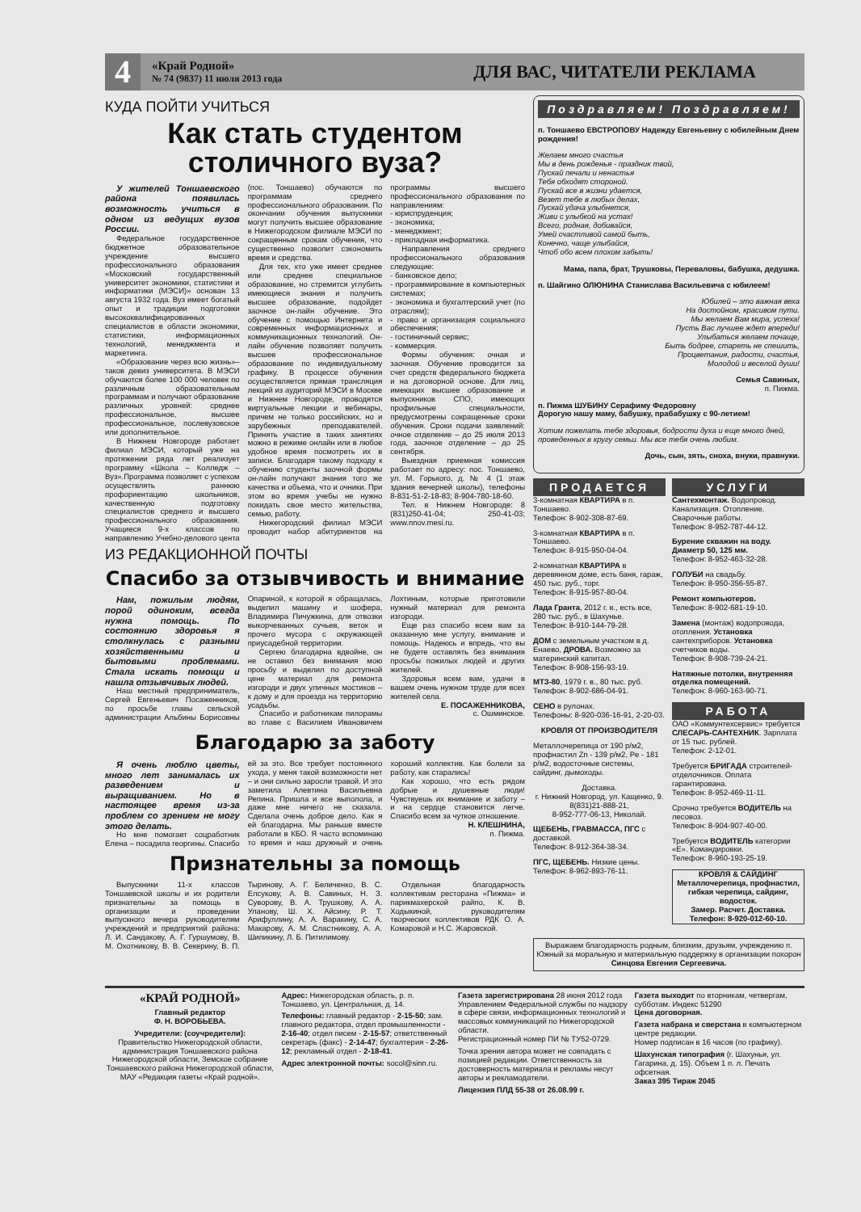4 «Край Родной»
№ 74 (9837) 11 июля 2013 года ДЛЯ ВАС, ЧИТАТЕЛИ РЕКЛАМА
КУДА ПОЙТИ УЧИТЬСЯ
Как стать студентом столичного вуза?
У жителей Тоншаевского района появилась возможность учиться в одном из ведущих вузов России.
Федеральное государственное бюджетное образовательное учреждение высшего профессионального образования «Московский государственный университет экономики, статистики и информатики (МЭСИ)» основан 13 августа 1932 года. Вуз имеет богатый опыт и традиции подготовки высококвалифицированных специалистов в области экономики, статистики, информационных технологий, менеджмента и маркетинга.
«Образование через всю жизнь»– таков девиз университета. В МЭСИ обучаются более 100 000 человек по различным образовательным программам и получают образование различных уровней: среднее профессиональное, высшее профессиональное, послевузовское или дополнительное.
В Нижнем Новгороде работает филиал МЭСИ, который уже на протяжении ряда лет реализует программу «Школа – Колледж – Вуз».Программа позволяет с успехом осуществлять раннюю профориентацию школьников, качественную подготовку специалистов среднего и высшего профессионального образования. Учащиеся 9-х классов по направлению Учебно-делового цента (пос. Тоншаево) обучаются по программам среднего профессионального образования. По окончании обучения выпускники могут получить высшее образование в Нижегородском филиале МЭСИ по сокращенным срокам обучения, что существенно позволит сэкономить время и средства.
Для тех, кто уже имеет среднее или среднее специальное образование, но стремится углубить имеющиеся знания и получить высшее образование, подойдет заочное он-лайн обучение. Это обучение с помощью Интернета и современных информационных и коммуникационных технологий. Он-лайн обучение позволяет получить высшее профессиональное образование по индивидуальному графику. В процессе обучения осуществляется прямая трансляция лекций из аудиторий МЭСИ в Москве и Нижнем Новгороде, проводятся виртуальные лекции и вебинары, причем не только российских, но и зарубежных преподавателей. Принять участие в таких занятиях можно в режиме онлайн или в любое удобное время посмотреть их в записи. Благодаря такому подходу к обучению студенты заочной формы он-лайн получают знания того же качества и объема, что и очники. При этом во время учебы не нужно покидать свое место жительства, семью, работу.
Нижегородский филиал МЭСИ проводит набор абитуриентов на программы высшего профессионального образования по направлениям:
- юриспруденция;
- экономика;
- менеджмент;
- прикладная информатика.
Направления среднего профессионального образования следующие:
- банковское дело;
- программирование в компьютерных системах;
- экономика и бухгалтерский учет (по отраслям);
- право и организация социального обеспечения;
- гостиничный сервис;
- коммерция.
Формы обучения: очная и заочная. Обучение проводится за счет средств федерального бюджета и на договорной основе. Для лиц, имеющих высшее образование и выпускников СПО, имеющих профильные специальности, предусмотрены сокращенные сроки обучения. Сроки подачи заявлений: очное отделение – до 25 июля 2013 года, заочное отделение – до 25 сентября.
Выездная приемная комиссия работает по адресу: пос. Тоншаево, ул. М. Горького, д. № 4 (1 этаж здания вечерней школы), телефоны 8-831-51-2-18-83; 8-904-780-18-60.
Тел. в Нижнем Новгороде: 8 (831)250-41-04; 250-41-03; www.nnov.mesi.ru.
ИЗ РЕДАКЦИОННОЙ ПОЧТЫ
Спасибо за отзывчивость и внимание
Нам, пожилым людям, порой одиноким, всегда нужна помощь. По состоянию здоровья я столкнулась с разными хозяйственными и бытовыми проблемами. Стала искать помощи и нашла отзывчивых людей.
Наш местный предприниматель, Сергей Евгеньевич Посаженников, по просьбе главы сельской администрации Альбины Борисовны Опариной, к которой я обращалась, выделил машину и шофера, Владимира Пичужкина, для отвозки выкорчеванных сучьев, веток и прочего мусора с окружающей приусадебной территории.
Сергею благодарна вдвойне, он не оставил без внимания мою просьбу и выделил по доступной цене материал для ремонта изгороди и двух уличных мостиков – к дому и для проезда на территорию усадьбы.
Спасибо и работникам пилорамы во главе с Василием Ивановичем Лохтиным, которые приготовили нужный материал для ремонта изгороди.
Еще раз спасибо всем вам за оказанную мне услугу, внимание и помощь. Надеюсь и впредь, что вы не будете оставлять без внимания просьбы пожилых людей и других жителей.
Здоровья всем вам, удачи в вашем очень нужном труде для всех жителей села.
Е. ПОСАЖЕННИКОВА,
с. Ошминское.
Благодарю за заботу
Я очень люблю цветы, много лет занималась их разведением и выращиванием. Но в настоящее время из-за проблем со зрением не могу этого делать.
Но мне помогает соцработник Елена – посадила георгины. Спасибо ей за это. Все требует постоянного ухода, у меня такой возможности нет – и они сильно заросли травой. И это заметила Алевтина Васильевна Репина. Пришла и все выполола, и даже мне ничего не сказала. Сделала очень доброе дело. Как я ей благодарна. Мы раньше вместе работали в КБО. Я часто вспоминаю то время и наш дружный и очень хороший коллектив. Как болели за работу, как старались!
Как хорошо, что есть рядом добрые и душевные люди! Чувствуешь их внимание и заботу – и на сердце становится легче. Спасибо всем за чуткое отношение.
Н. КЛЕШНИНА,
п. Пижма.
Признательны за помощь
Выпускники 11-х классов Тоншаевской школы и их родители признательны за помощь в организации и проведении выпускного вечера руководителям учреждений и предприятий района: Л. И. Сандакову, А. Г. Гуршумову, В. М. Охотникову, В. В. Секерину, В. П. Тыринову, А. Г. Беличенко, В. С. Елсукову, А. В. Савиных, Н. З. Суворову, В. А. Трушкову, А. А. Уланову, Ш. Х. Айсину, Р. Т. Арифуллину, А. А. Варакину, С. А. Макарову, А. М. Сластникову, А. А. Шипикину, Л. Б. Питилимову.
Отдельная благодарность коллективам ресторана «Пижма» и парикмахерской райпо, К. В. Ходыкиной, руководителям творческих коллективов РДК О. А. Комаровой и Н.С. Жаровской.
Поздравляем! Поздравляем!
п. Тоншаево ЕВСТРОПОВУ Надежду Евгеньевну с юбилейным Днем рождения!
Желаем много счастья
Мы в день рожденья - праздник твой,
Пускай печали и ненастья
Тебя обходят стороной.
Пускай все в жизни удается,
Везет тебе в любых делах,
Пускай удача улыбнется,
Живи с улыбкой на устах!
Всего, родная, добивайся,
Умей счастливой самой быть,
Конечно, чаще улыбайся,
Чтоб обо всем плохом забыть!
Мама, папа, брат, Трушковы, Переваловы, бабушка, дедушка.
п. Шайгино ОЛЮНИНА Станислава Васильевича с юбилеем!
Юбилей – это важная веха
На достойном, красивом пути.
Мы желаем Вам мира, успеха!
Пусть Вас лучшее ждет впереди!
Улыбаться желаем почаще,
Быть бодрее, стареть не спешить,
Процветания, радости, счастья,
Молодой и веселой души!
Семья Савиных,
п. Пижма.
п. Пижма ШУБИНУ Серафиму Федоровну
Дорогую нашу маму, бабушку, прабабушку с 90-летием!
Хотим пожелать тебе здоровья, бодрости духа и еще много дней, проведенных в кругу семьи. Мы все тебя очень любим.
Дочь, сын, зять, сноха, внуки, правнуки.
ПРОДАЕТСЯ
3-комнатная КВАРТИРА в п. Тоншаево.
Телефон: 8-902-308-87-69.
3-комнатная КВАРТИРА в п. Тоншаево.
Телефон: 8-915-950-04-04.
2-комнатная КВАРТИРА в деревянном доме, есть баня, гараж, 450 тыс. руб., торг.
Телефон: 8-915-957-80-04.
Лада Гранта, 2012 г. в., есть все, 280 тыс. руб., в Шахунье.
Телефон: 8-910-144-79-28.
ДОМ с земельным участком в д. Енаево, ДРОВА. Возможно за материнский капитал.
Телефон: 8-908-156-93-19.
МТЗ-80, 1979 г. в., 80 тыс. руб.
Телефон: 8-902-686-04-91.
СЕНО в рулонах.
Телефоны: 8-920-036-16-91, 2-20-03.
КРОВЛЯ ОТ ПРОИЗВОДИТЕЛЯ
Металлочерепица от 190 р/м2, профнастил Zn - 139 р/м2, Pe - 181 р/м2, водосточные системы, сайдинг, дымоходы.
Доставка.
г. Нижний Новгород, ул. Кащенко, 9.
8(831)21-888-21,
8-952-777-06-13, Николай.
ЩЕБЕНЬ, ГРАВМАССА, ПГС с доставкой.
Телефон: 8-912-364-38-34.
ПГС, ЩЕБЕНЬ. Низкие цены.
Телефон: 8-962-893-76-11.
УСЛУГИ
Сантехмонтаж. Водопровод. Канализация. Отопление. Сварочные работы.
Телефон: 8-952-787-44-12.
Бурение скважин на воду. Диаметр 50, 125 мм.
Телефон: 8-952-463-32-28.
ГОЛУБИ на свадьбу.
Телефон: 8-950-356-55-87.
Ремонт компьютеров.
Телефон: 8-902-681-19-10.
Замена (монтаж) водопровода, отопления. Установка сантехприборов. Установка счетчиков воды.
Телефон: 8-908-739-24-21.
Натяжные потолки, внутренняя отделка помещений.
Телефон: 8-960-163-90-71.
РАБОТА
ОАО «Коммунтехсервис» требуется СЛЕСАРЬ-САНТЕХНИК. Зарплата от 15 тыс. рублей.
Телефон: 2-12-01.
Требуется БРИГАДА строителей-отделочников. Оплата гарантирована.
Телефон: 8-952-469-11-11.
Срочно требуется ВОДИТЕЛЬ на лесовоз.
Телефон: 8-904-907-40-00.
Требуется ВОДИТЕЛЬ категории «Е». Командировки.
Телефон: 8-960-193-25-19.
КРОВЛЯ & САЙДИНГ
Металлочерепица, профнастил, гибкая черепица, сайдинг, водосток.
Замер. Расчет. Доставка.
Телефон: 8-920-012-60-10.
Выражаем благодарность родным, близким, друзьям, учреждению п. Южный за моральную и материальную поддержку в организации похорон Синцова Евгения Сергеевича.
«КРАЙ РОДНОЙ»
Главный редактор
Ф. Н. ВОРОБЬЕВА.
Учредители: (соучредители):
Правительство Нижегородской области, администрация Тоншаевского района Нижегородской области, Земское собрание Тоншаевского района Нижегородской области, МАУ «Редакция газеты «Край родной».
Адрес: Нижегородская область, р. п. Тоншаево, ул. Центральная, д. 14.
Телефоны: главный редактор - 2-15-50; зам. главного редактора, отдел промышленности - 2-16-40; отдел писем - 2-15-57; ответственный секретарь (факс) - 2-14-47; бухгалтерия - 2-26-12; рекламный отдел - 2-18-41.
Адрес электронной почты: socol@sinn.ru.
Газета зарегистрирована 28 июня 2012 года Управлением Федеральной службы по надзору в сфере связи, информационных технологий и массовых коммуникаций по Нижегородской области.
Регистрационный номер ПИ № ТУ52-0729.
Точка зрения автора может не совпадать с позицией редакции. Ответственность за достоверность материала и рекламы несут авторы и рекламодатели.
Лицензия ПЛД 55-38 от 26.08.99 г.
Газета выходит по вторникам, четвергам, субботам. Индекс 51290
Цена договорная.
Газета набрана и сверстана в компьютерном центре редакции.
Номер подписан в 16 часов (по графику).
Шахунская типография (г. Шахунья, ул. Гагарина, д. 15). Объем 1 п. л. Печать офсетная.
Заказ 395 Тираж 2045